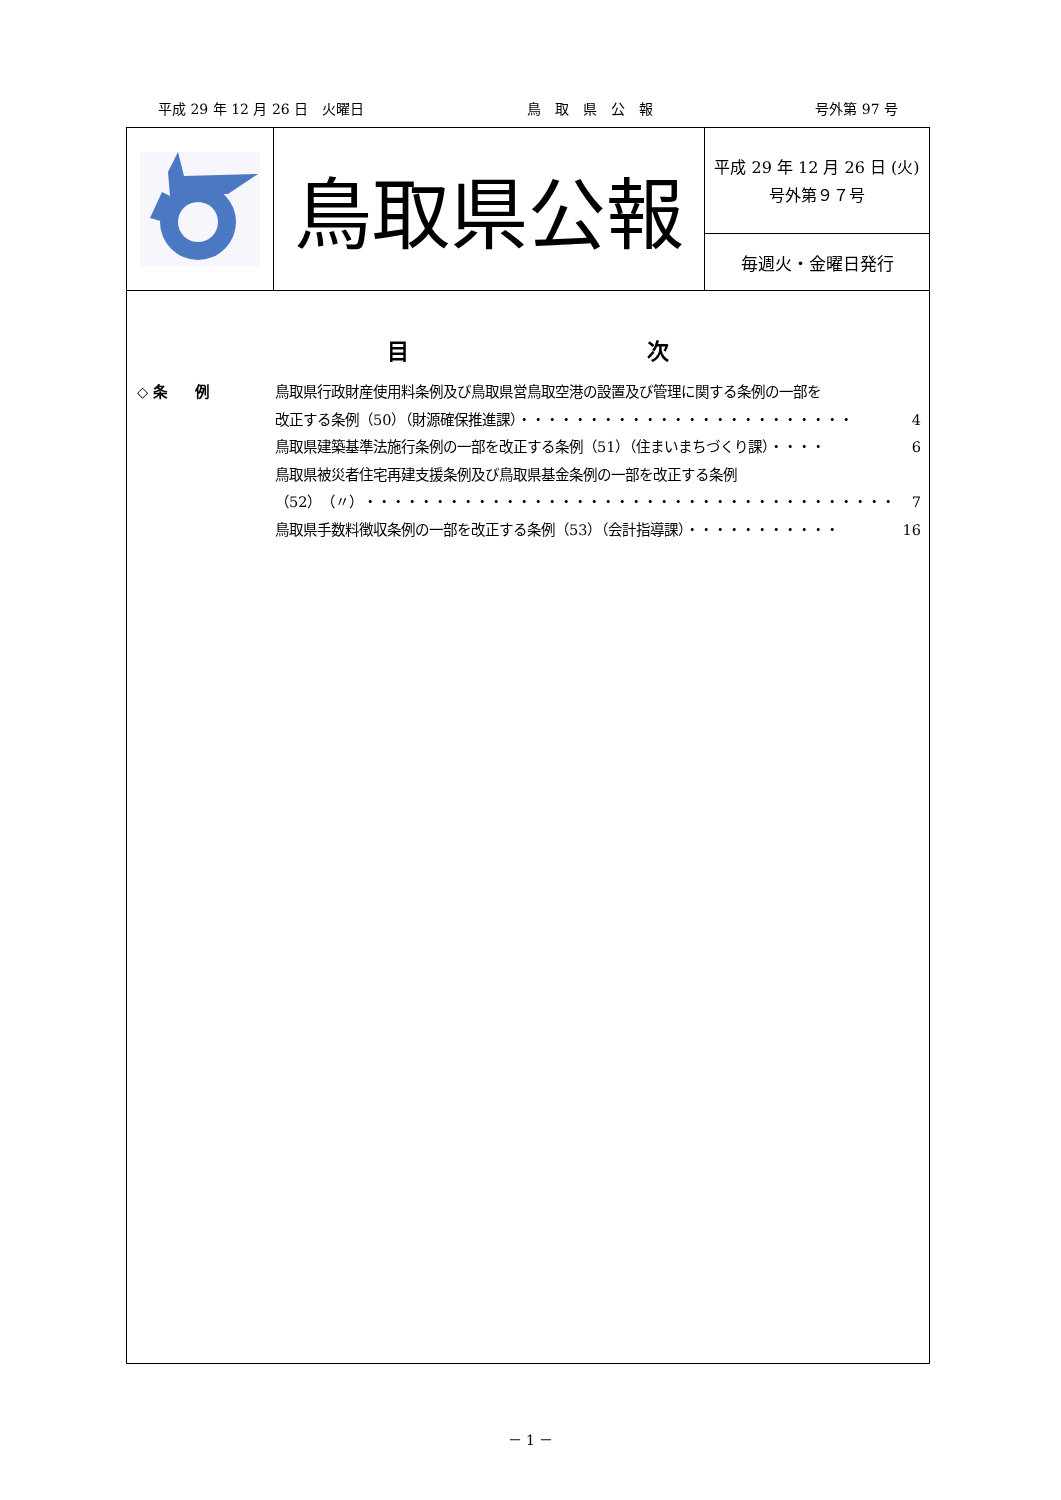平成 29 年 12 月 26 日　火曜日 鳥　取　県　公　報 号外第 97 号
鳥取県公報
平成 29 年 12 月 26 日 (火)
号外第９７号
毎週火・金曜日発行
目 次
◇ 条　　例 鳥取県行政財産使用料条例及び鳥取県営鳥取空港の設置及び管理に関する条例の一部を
改正する条例（50）（財源確保推進課）・・・・・・・・・・・・・・・・・・・・・・・・ 4
鳥取県建築基準法施行条例の一部を改正する条例（51）（住まいまちづくり課）・・・・ 6
鳥取県被災者住宅再建支援条例及び鳥取県基金条例の一部を改正する条例
（52）（〃）・・・・・・・・・・・・・・・・・・・・・・・・・・・・・・・・・・・・・・ 7
鳥取県手数料徴収条例の一部を改正する条例（53）（会計指導課）・・・・・・・・・・・ 16
－ 1 －